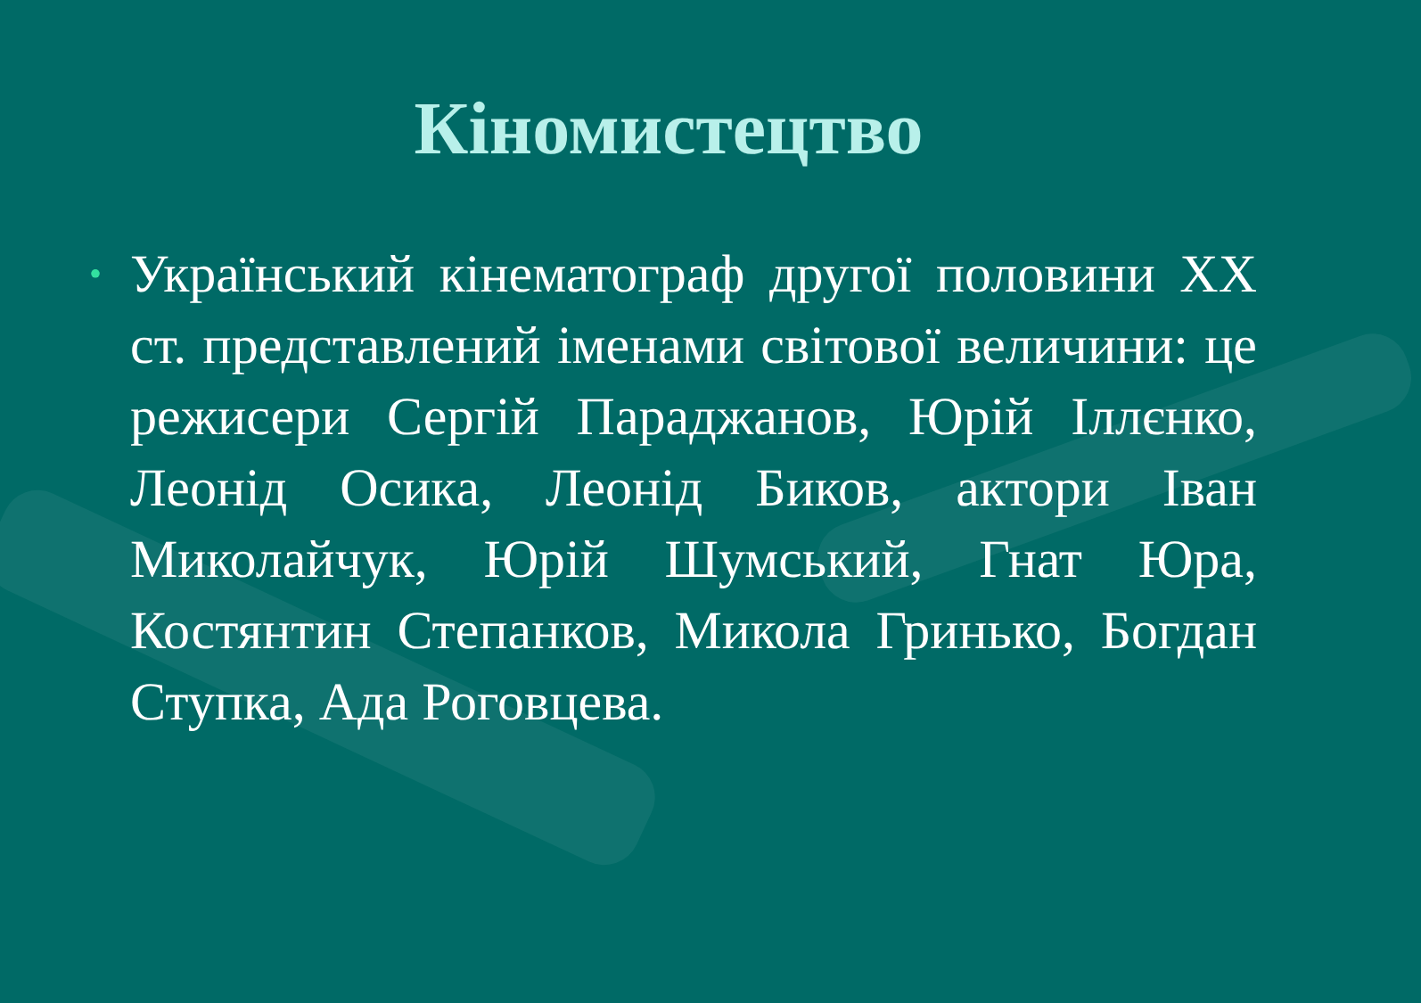Кіномистецтво
•
Український кінематограф другої половини XX ст. представлений іменами світової величини: це режисери Сергій Параджанов, Юрій Іллєнко, Леонід Осика, Леонід Биков, актори Іван Миколайчук, Юрій Шумський, Гнат Юра, Костянтин Степанков, Микола Гринько, Богдан Ступка, Ада Роговцева.